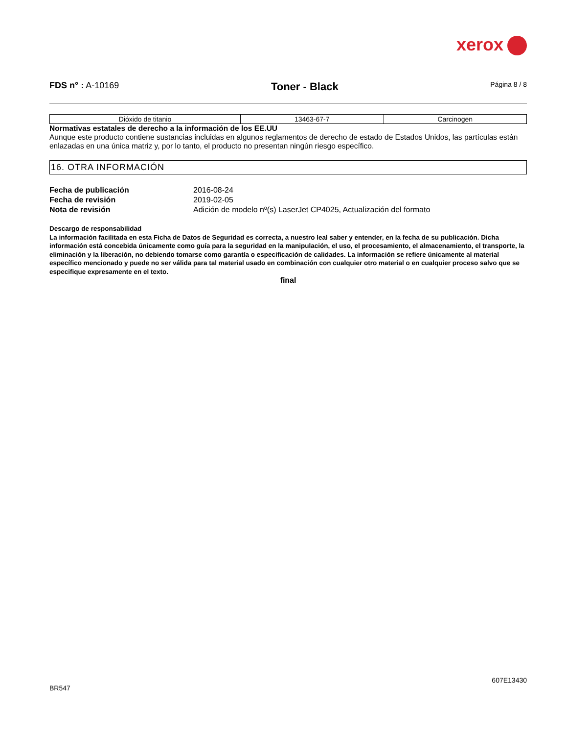xerox
FDS n° : A-10169
Toner - Black
Página 8 / 8
| Dióxido de titanio | 13463-67-7 | Carcinogen |
Normativas estatales de derecho a la información de los EE.UU
Aunque este producto contiene sustancias incluidas en algunos reglamentos de derecho de estado de Estados Unidos, las partículas están enlazadas en una única matriz y, por lo tanto, el producto no presentan ningún riesgo específico.
16. OTRA INFORMACIÓN
Fecha de publicación 2016-08-24 Fecha de revisión 2019-02-05 Nota de revisión Adición de modelo nº(s) LaserJet CP4025, Actualización del formato
Descargo de responsabilidad
La información facilitada en esta Ficha de Datos de Seguridad es correcta, a nuestro leal saber y entender, en la fecha de su publicación. Dicha información está concebida únicamente como guía para la seguridad en la manipulación, el uso, el procesamiento, el almacenamiento, el transporte, la eliminación y la liberación, no debiendo tomarse como garantía o especificación de calidades. La información se refiere únicamente al material específico mencionado y puede no ser válida para tal material usado en combinación con cualquier otro material o en cualquier proceso salvo que se especifique expresamente en el texto.
final
607E13430
BR547